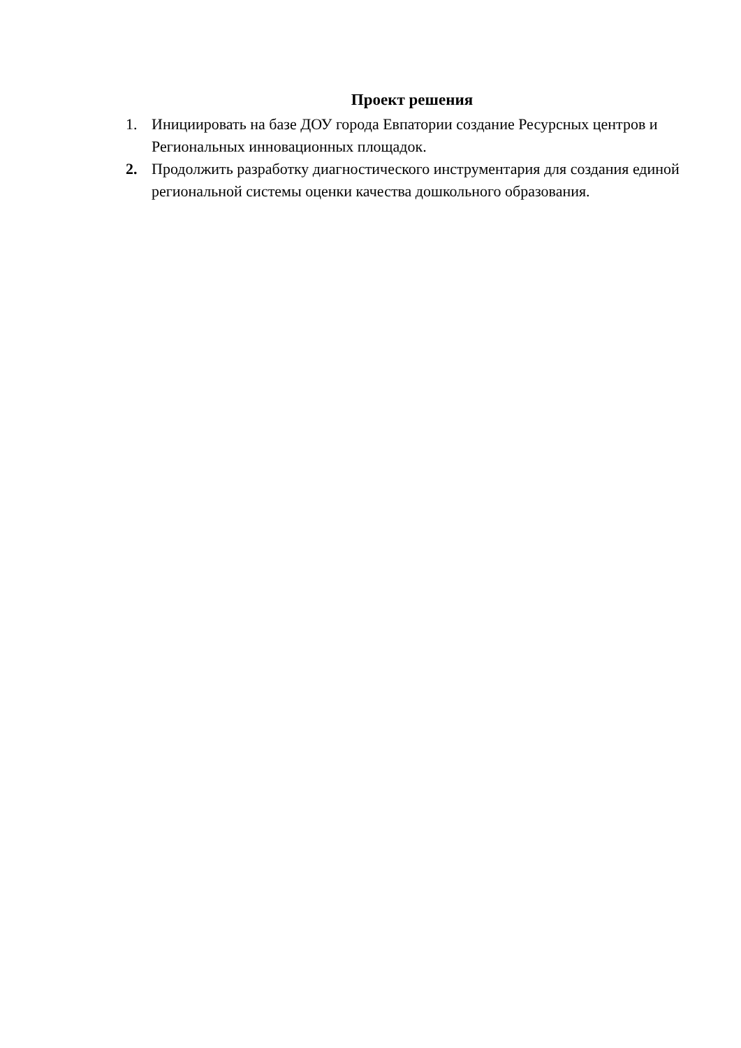Проект решения
1. Инициировать на базе ДОУ города Евпатории создание Ресурсных центров и Региональных инновационных площадок.
2. Продолжить разработку диагностического инструментария для создания единой региональной системы оценки качества дошкольного образования.